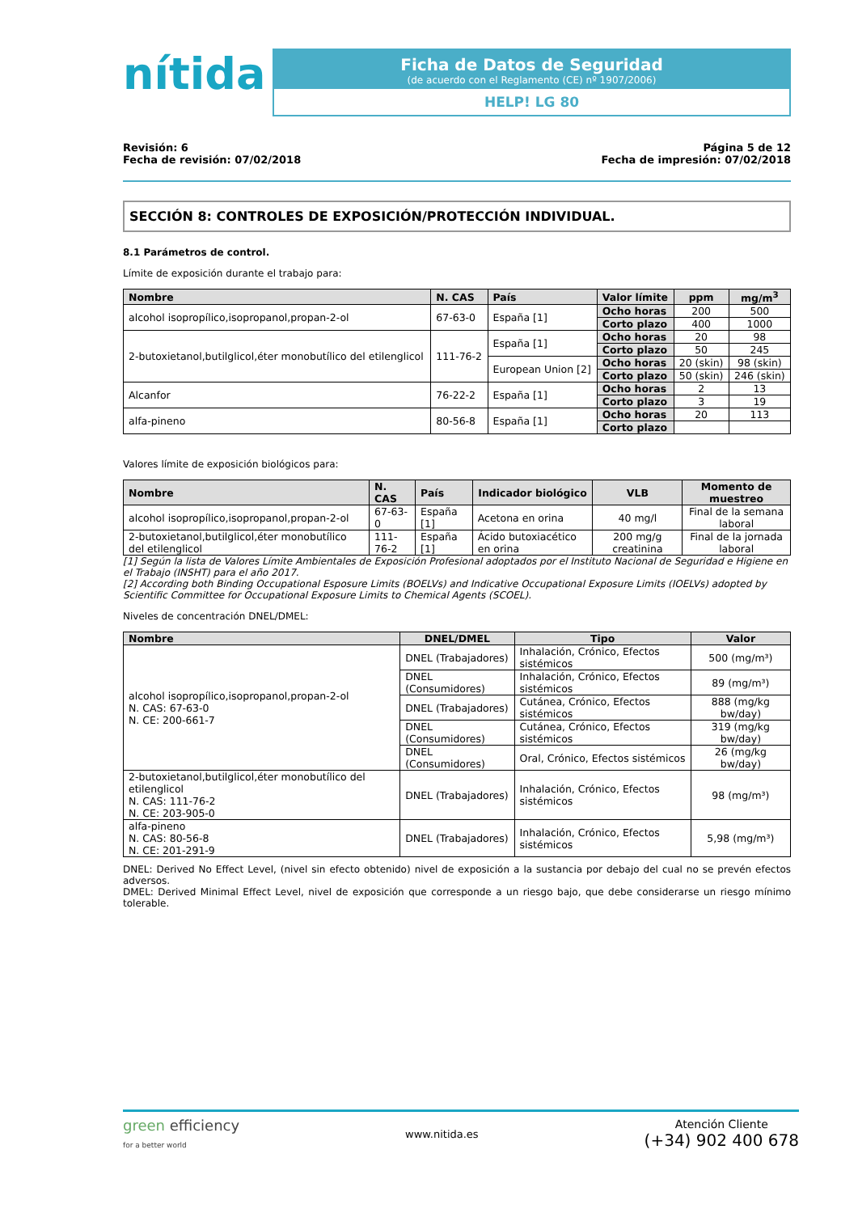nítida
Ficha de Datos de Seguridad
(de acuerdo con el Reglamento (CE) nº 1907/2006)
HELP! LG 80
Revisión: 6
Fecha de revisión: 07/02/2018
Página 5 de 12
Fecha de impresión: 07/02/2018
SECCIÓN 8: CONTROLES DE EXPOSICIÓN/PROTECCIÓN INDIVIDUAL.
8.1 Parámetros de control.
Límite de exposición durante el trabajo para:
| Nombre | N. CAS | País | Valor límite | ppm | mg/m<sup>3</sup> |
| --- | --- | --- | --- | --- | --- |
| alcohol isopropílico,isopropanol,propan-2-ol | 67-63-0 | España [1] | Ocho horas | 200 | 500 |
| | | | Corto plazo | 400 | 1000 |
| 2-butoxietanol,butilglicol,éter monobutílico del etilenglicol | 111-76-2 | España [1] | Ocho horas | 20 | 98 |
| | | | Corto plazo | 50 | 245 |
| | | European Union [2] | Ocho horas | 20 (skin) | 98 (skin) |
| | | | Corto plazo | 50 (skin) | 246 (skin) |
| Alcanfor | 76-22-2 | España [1] | Ocho horas | 2 | 13 |
| | | | Corto plazo | 3 | 19 |
| alfa-pineno | 80-56-8 | España [1] | Ocho horas | 20 | 113 |
| | | | Corto plazo | | |
Valores límite de exposición biológicos para:
| Nombre | N. CAS | País | Indicador biológico | VLB | Momento de muestreo |
| --- | --- | --- | --- | --- | --- |
| alcohol isopropílico,isopropanol,propan-2-ol | 67-63-0 | España [1] | Acetona en orina | 40 mg/l | Final de la semana laboral |
| 2-butoxietanol,butilglicol,éter monobutílico del etilenglicol | 111-76-2 | España [1] | Ácido butoxiacético en orina | 200 mg/g creatinina | Final de la jornada laboral |
[1] Según la lista de Valores Límite Ambientales de Exposición Profesional adoptados por el Instituto Nacional de Seguridad e Higiene en el Trabajo (INSHT) para el año 2017.
[2] According both Binding Occupational Esposure Limits (BOELVs) and Indicative Occupational Exposure Limits (IOELVs) adopted by Scientific Committee for Occupational Exposure Limits to Chemical Agents (SCOEL).
Niveles de concentración DNEL/DMEL:
| Nombre | DNEL/DMEL | Tipo | Valor |
| --- | --- | --- | --- |
| alcohol isopropílico,isopropanol,propan-2-ol N. CAS: 67-63-0 N. CE: 200-661-7 | DNEL (Trabajadores) | Inhalación, Crónico, Efectos sistémicos | 500 (mg/m³) |
| | DNEL (Consumidores) | Inhalación, Crónico, Efectos sistémicos | 89 (mg/m³) |
| | DNEL (Trabajadores) | Cutánea, Crónico, Efectos sistémicos | 888 (mg/kg bw/day) |
| | DNEL (Consumidores) | Cutánea, Crónico, Efectos sistémicos | 319 (mg/kg bw/day) |
| | DNEL (Consumidores) | Oral, Crónico, Efectos sistémicos | 26 (mg/kg bw/day) |
| 2-butoxietanol,butilglicol,éter monobutílico del etilenglicol N. CAS: 111-76-2 N. CE: 203-905-0 | DNEL (Trabajadores) | Inhalación, Crónico, Efectos sistémicos | 98 (mg/m³) |
| alfa-pineno N. CAS: 80-56-8 N. CE: 201-291-9 | DNEL (Trabajadores) | Inhalación, Crónico, Efectos sistémicos | 5,98 (mg/m³) |
DNEL: Derived No Effect Level, (nivel sin efecto obtenido) nivel de exposición a la sustancia por debajo del cual no se prevén efectos adversos.
DMEL: Derived Minimal Effect Level, nivel de exposición que corresponde a un riesgo bajo, que debe considerarse un riesgo mínimo tolerable.
green efficiency
for a better world
www.nitida.es
Atención Cliente
(+34) 902 400 678